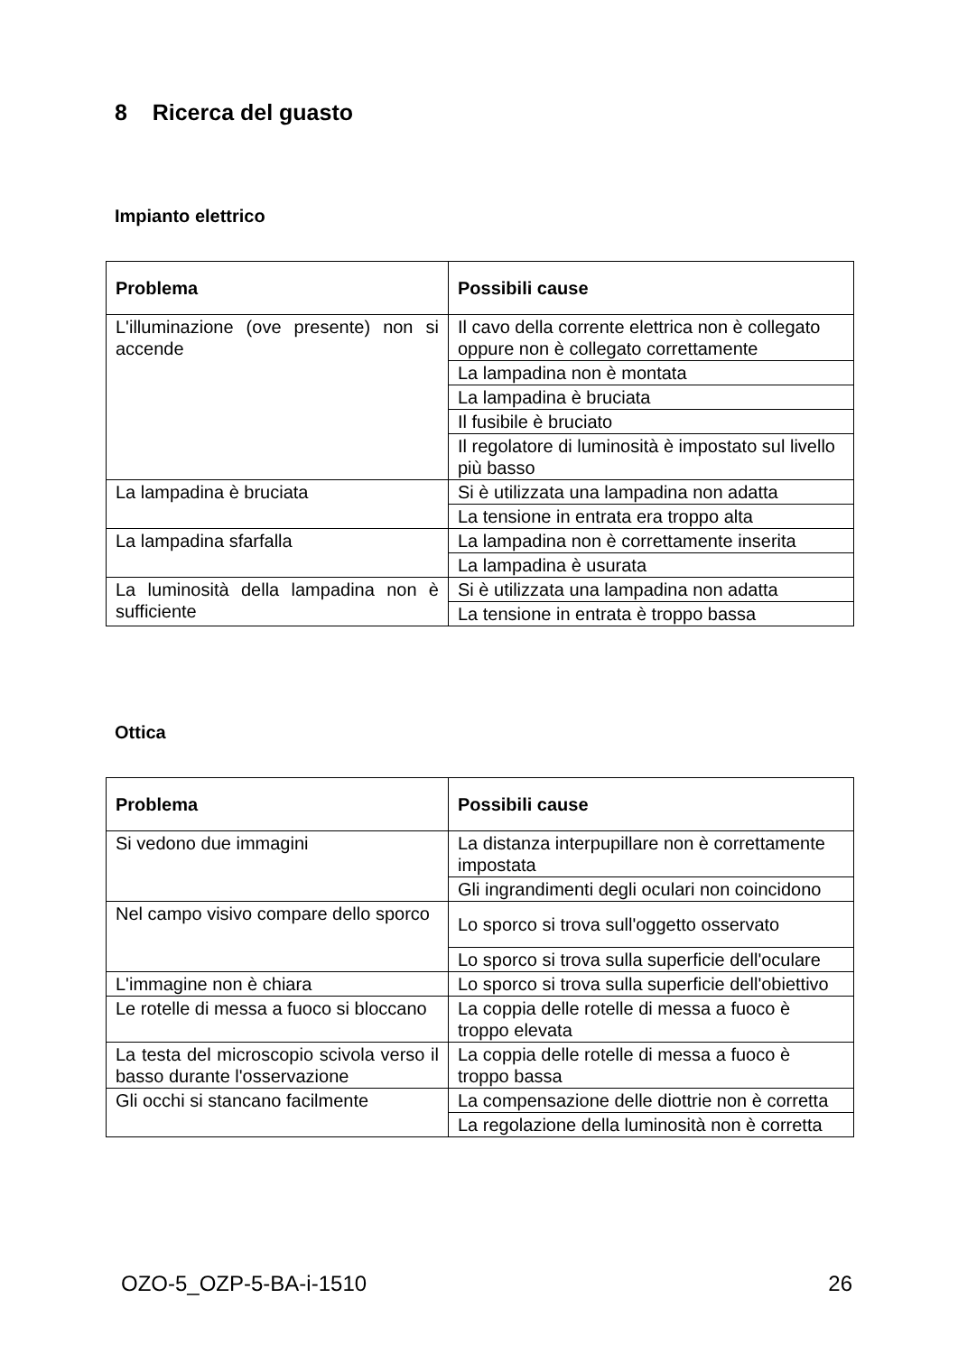8 Ricerca del guasto
Impianto elettrico
| Problema | Possibili cause |
| --- | --- |
| L'illuminazione (ove presente) non si accende | Il cavo della corrente elettrica non è collegato oppure non è collegato correttamente |
| | La lampadina non è montata |
| | La lampadina è bruciata |
| | Il fusibile è bruciato |
| | Il regolatore di luminosità è impostato sul livello più basso |
| La lampadina è bruciata | Si è utilizzata una lampadina non adatta |
| | La tensione in entrata era troppo alta |
| La lampadina sfarfalla | La lampadina non è correttamente inserita |
| | La lampadina è usurata |
| La luminosità della lampadina non è sufficiente | Si è utilizzata una lampadina non adatta |
| | La tensione in entrata è troppo bassa |
Ottica
| Problema | Possibili cause |
| --- | --- |
| Si vedono due immagini | La distanza interpupillare non è correttamente impostata |
| | Gli ingrandimenti degli oculari non coincidono |
| Nel campo visivo compare dello sporco | Lo sporco si trova sull'oggetto osservato |
| | Lo sporco si trova sulla superficie dell'oculare |
| L'immagine non è chiara | Lo sporco si trova sulla superficie dell'obiettivo |
| Le rotelle di messa a fuoco si bloccano | La coppia delle rotelle di messa a fuoco è troppo elevata |
| La testa del microscopio scivola verso il basso durante l'osservazione | La coppia delle rotelle di messa a fuoco è troppo bassa |
| Gli occhi si stancano facilmente | La compensazione delle diottrie non è corretta |
| | La regolazione della luminosità non è corretta |
OZO-5_OZP-5-BA-i-1510 26